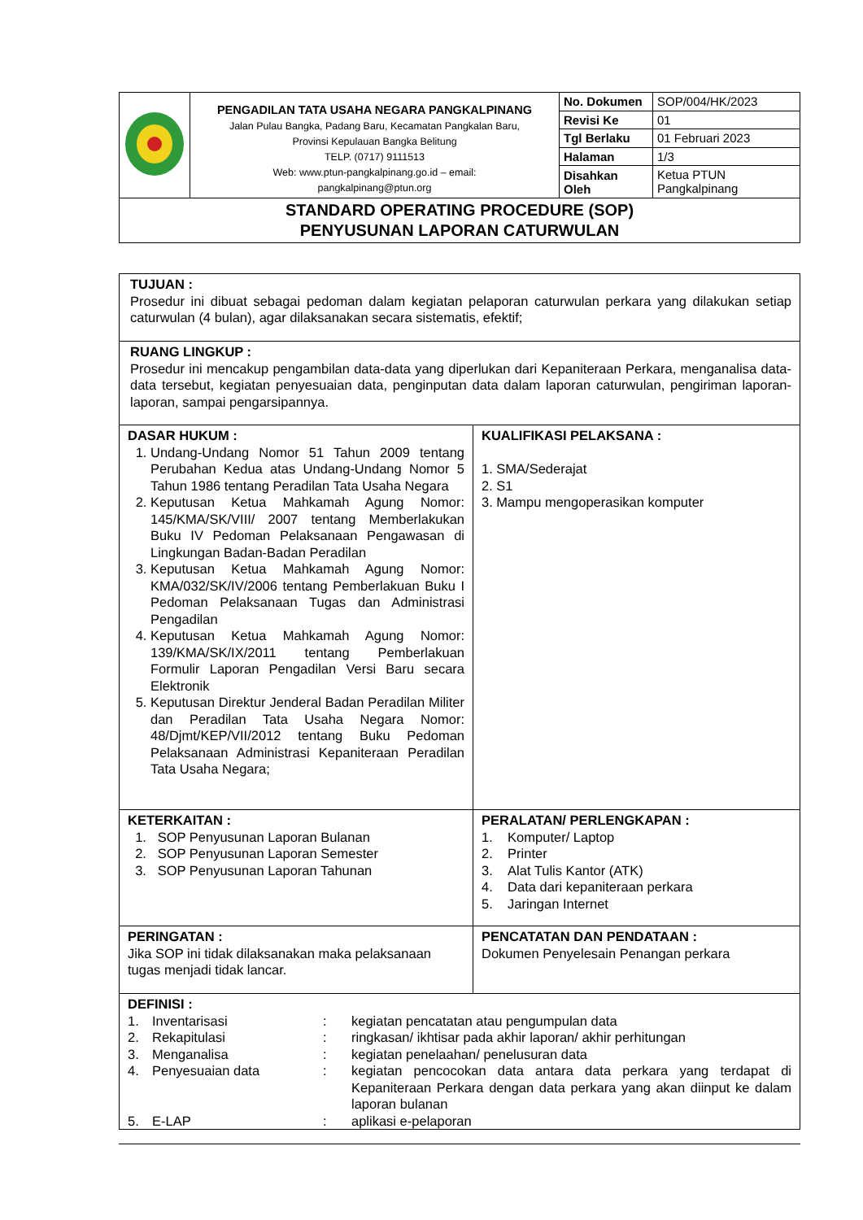| | PENGADILAN TATA USAHA NEGARA PANGKALPINANG Jalan Pulau Bangka, Padang Baru, Kecamatan Pangkalan Baru, Provinsi Kepulauan Bangka Belitung TELP. (0717) 9111513 Web: www.ptun-pangkalpinang.go.id – email: pangkalpinang@ptun.org | No. Dokumen | SOP/004/HK/2023 |
| | | Revisi Ke | 01 |
| | | Tgl Berlaku | 01 Februari 2023 |
| | | Halaman | 1/3 |
| | | Disahkan Oleh | Ketua PTUN Pangkalpinang |
| STANDARD OPERATING PROCEDURE (SOP) PENYUSUNAN LAPORAN CATURWULAN | | | |
| TUJUAN : Prosedur ini dibuat sebagai pedoman dalam kegiatan pelaporan caturwulan perkara yang dilakukan setiap caturwulan (4 bulan), agar dilaksanakan secara sistematis, efektif; | |
| RUANG LINGKUP : Prosedur ini mencakup pengambilan data-data yang diperlukan dari Kepaniteraan Perkara, menganalisa data-data tersebut, kegiatan penyesuaian data, penginputan data dalam laporan caturwulan, pengiriman laporan-laporan, sampai pengarsipannya. | |
| DASAR HUKUM : 1. Undang-Undang Nomor 51 Tahun 2009 tentang Perubahan Kedua atas Undang-Undang Nomor 5 Tahun 1986 tentang Peradilan Tata Usaha Negara 2. Keputusan Ketua Mahkamah Agung Nomor: 145/KMA/SK/VIII/ 2007 tentang Memberlakukan Buku IV Pedoman Pelaksanaan Pengawasan di Lingkungan Badan-Badan Peradilan 3. Keputusan Ketua Mahkamah Agung Nomor: KMA/032/SK/IV/2006 tentang Pemberlakuan Buku I Pedoman Pelaksanaan Tugas dan Administrasi Pengadilan 4. Keputusan Ketua Mahkamah Agung Nomor: 139/KMA/SK/IX/2011 tentang Pemberlakuan Formulir Laporan Pengadilan Versi Baru secara Elektronik 5. Keputusan Direktur Jenderal Badan Peradilan Militer dan Peradilan Tata Usaha Negara Nomor: 48/Djmt/KEP/VII/2012 tentang Buku Pedoman Pelaksanaan Administrasi Kepaniteraan Peradilan Tata Usaha Negara; | KUALIFIKASI PELAKSANA : 1. SMA/Sederajat 2. S1 3. Mampu mengoperasikan komputer |
| KETERKAITAN : 1. SOP Penyusunan Laporan Bulanan 2. SOP Penyusunan Laporan Semester 3. SOP Penyusunan Laporan Tahunan | PERALATAN/ PERLENGKAPAN : 1. Komputer/ Laptop 2. Printer 3. Alat Tulis Kantor (ATK) 4. Data dari kepaniteraan perkara 5. Jaringan Internet |
| PERINGATAN : Jika SOP ini tidak dilaksanakan maka pelaksanaan tugas menjadi tidak lancar. | PENCATATAN DAN PENDATAAN : Dokumen Penyelesain Penangan perkara |
| DEFINISI : / 1. / Inventarisasi / : / kegiatan pencatatan atau pengumpulan data / / 2. / Rekapitulasi / : / ringkasan/ ikhtisar pada akhir laporan/ akhir perhitungan / / 3. / Menganalisa / : / kegiatan penelaahan/ penelusuran data / / 4. / Penyesuaian data / : / kegiatan pencocokan data antara data perkara yang terdapat di Kepaniteraan Perkara dengan data perkara yang akan diinput ke dalam laporan bulanan / / 5. / E-LAP / : / aplikasi e-pelaporan / | |